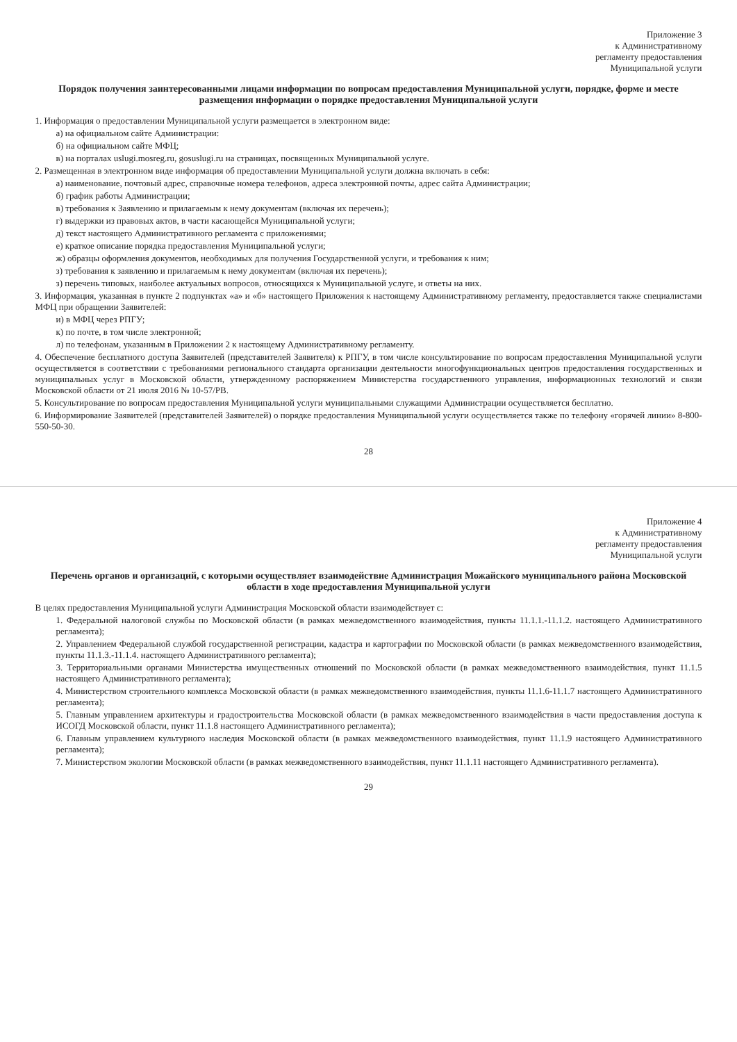Приложение 3
к Административному
регламенту предоставления
Муниципальной услуги
Порядок получения заинтересованными лицами информации по вопросам предоставления Муниципальной услуги, порядке, форме и месте размещения информации о порядке предоставления Муниципальной услуги
1. Информация о предоставлении Муниципальной услуги размещается в электронном виде:
а) на официальном сайте Администрации:
б) на официальном сайте МФЦ;
в) на порталах uslugi.mosreg.ru, gosuslugi.ru на страницах, посвященных Муниципальной услуге.
2. Размещенная в электронном виде информация об предоставлении Муниципальной услуги должна включать в себя:
а) наименование, почтовый адрес, справочные номера телефонов, адреса электронной почты, адрес сайта Администрации;
б) график работы Администрации;
в) требования к Заявлению и прилагаемым к нему документам (включая их перечень);
г) выдержки из правовых актов, в части касающейся Муниципальной услуги;
д) текст настоящего Административного регламента с приложениями;
е) краткое описание порядка предоставления Муниципальной услуги;
ж) образцы оформления документов, необходимых для получения Государственной услуги, и требования к ним;
з) требования к заявлению и прилагаемым к нему документам (включая их перечень);
з) перечень типовых, наиболее актуальных вопросов, относящихся к Муниципальной услуге, и ответы на них.
3. Информация, указанная в пункте 2 подпунктах «а» и «б» настоящего Приложения к настоящему Административному регламенту, предоставляется также специалистами МФЦ при обращении Заявителей:
и) в МФЦ через РПГУ;
к) по почте, в том числе электронной;
л) по телефонам, указанным в Приложении 2 к настоящему Административному регламенту.
4. Обеспечение бесплатного доступа Заявителей (представителей Заявителя) к РПГУ, в том числе консультирование по вопросам предоставления Муниципальной услуги осуществляется в соответствии с требованиями регионального стандарта организации деятельности многофункциональных центров предоставления государственных и муниципальных услуг в Московской области, утвержденному распоряжением Министерства государственного управления, информационных технологий и связи Московской области от 21 июля 2016 № 10-57/РВ.
5. Консультирование по вопросам предоставления Муниципальной услуги муниципальными служащими Администрации осуществляется бесплатно.
6. Информирование Заявителей (представителей Заявителей) о порядке предоставления Муниципальной услуги осуществляется также по телефону «горячей линии» 8-800-550-50-30.
28
Приложение 4
к Административному
регламенту предоставления
Муниципальной услуги
Перечень органов и организаций, с которыми осуществляет взаимодействие Администрация Можайского муниципального района Московской области в ходе предоставления Муниципальной услуги
В целях предоставления Муниципальной услуги Администрация Московской области взаимодействует с:
1. Федеральной налоговой службы по Московской области (в рамках межведомственного взаимодействия, пункты 11.1.1.-11.1.2. настоящего Административного регламента);
2. Управлением Федеральной службой государственной регистрации, кадастра и картографии по Московской области (в рамках межведомственного взаимодействия, пункты 11.1.3.-11.1.4. настоящего Административного регламента);
3. Территориальными органами Министерства имущественных отношений по Московской области (в рамках межведомственного взаимодействия, пункт 11.1.5 настоящего Административного регламента);
4. Министерством строительного комплекса Московской области (в рамках межведомственного взаимодействия, пункты 11.1.6-11.1.7 настоящего Административного регламента);
5. Главным управлением архитектуры и градостроительства Московской области (в рамках межведомственного взаимодействия в части предоставления доступа к ИСОГД Московской области, пункт 11.1.8 настоящего Административного регламента);
6. Главным управлением культурного наследия Московской области (в рамках межведомственного взаимодействия, пункт 11.1.9 настоящего Административного регламента);
7. Министерством экологии Московской области (в рамках межведомственного взаимодействия, пункт 11.1.11 настоящего Административного регламента).
29